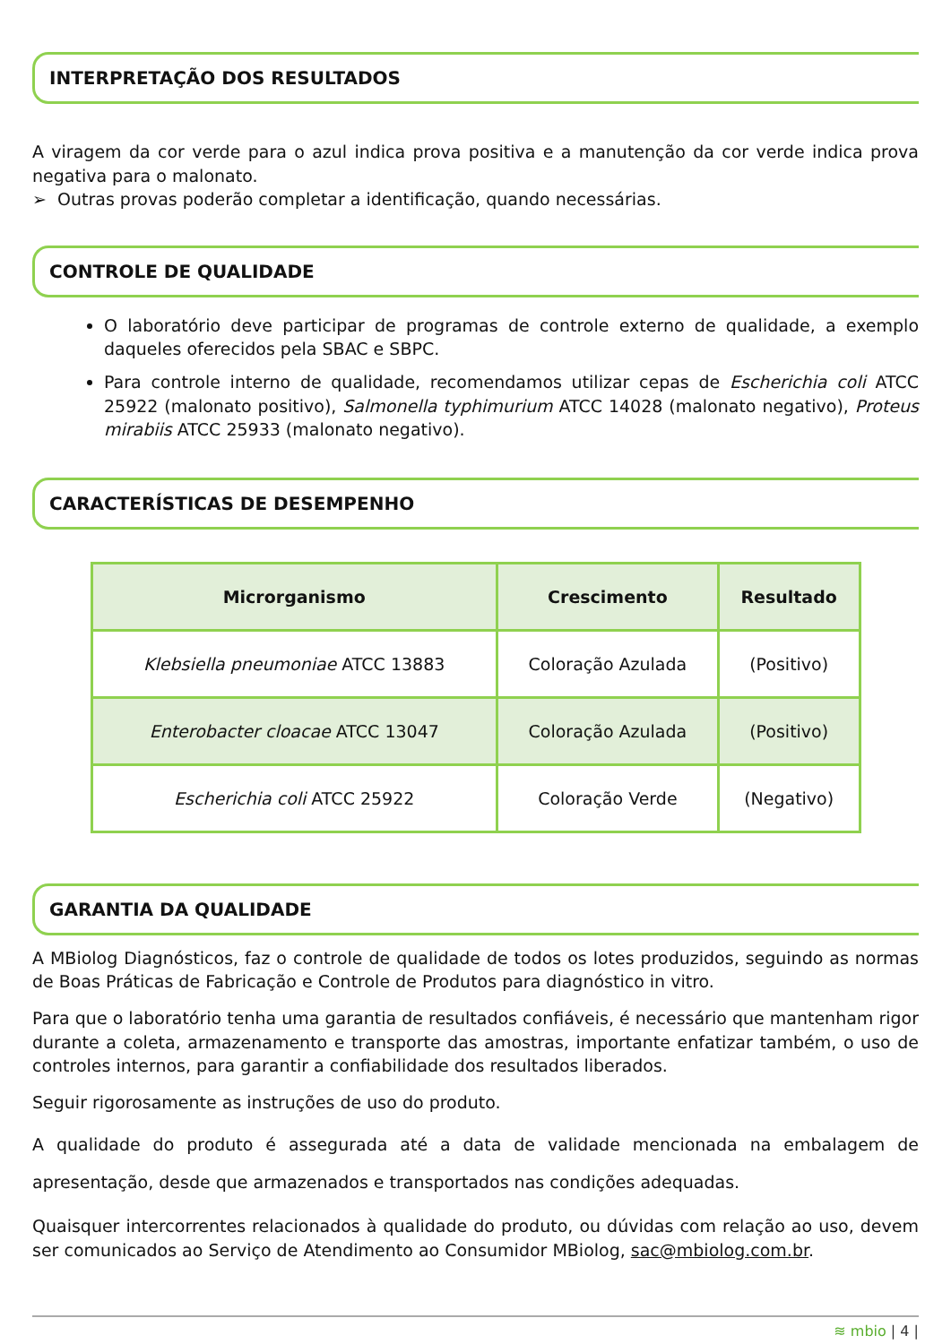INTERPRETAÇÃO DOS RESULTADOS
A viragem da cor verde para o azul indica prova positiva e a manutenção da cor verde indica prova negativa para o malonato.
➢ Outras provas poderão completar a identificação, quando necessárias.
CONTROLE DE QUALIDADE
O laboratório deve participar de programas de controle externo de qualidade, a exemplo daqueles oferecidos pela SBAC e SBPC.
Para controle interno de qualidade, recomendamos utilizar cepas de Escherichia coli ATCC 25922 (malonato positivo), Salmonella typhimurium ATCC 14028 (malonato negativo), Proteus mirabiis ATCC 25933 (malonato negativo).
CARACTERÍSTICAS DE DESEMPENHO
| Microrganismo | Crescimento | Resultado |
| --- | --- | --- |
| Klebsiella pneumoniae ATCC 13883 | Coloração Azulada | (Positivo) |
| Enterobacter cloacae ATCC 13047 | Coloração Azulada | (Positivo) |
| Escherichia coli ATCC 25922 | Coloração Verde | (Negativo) |
GARANTIA DA QUALIDADE
A MBiolog Diagnósticos, faz o controle de qualidade de todos os lotes produzidos, seguindo as normas de Boas Práticas de Fabricação e Controle de Produtos para diagnóstico in vitro.
Para que o laboratório tenha uma garantia de resultados confiáveis, é necessário que mantenham rigor durante a coleta, armazenamento e transporte das amostras, importante enfatizar também, o uso de controles internos, para garantir a confiabilidade dos resultados liberados.
Seguir rigorosamente as instruções de uso do produto.
A qualidade do produto é assegurada até a data de validade mencionada na embalagem de apresentação, desde que armazenados e transportados nas condições adequadas.
Quaisquer intercorrentes relacionados à qualidade do produto, ou dúvidas com relação ao uso, devem ser comunicados ao Serviço de Atendimento ao Consumidor MBiolog, sac@mbiolog.com.br.
≋ mbio | 4 |